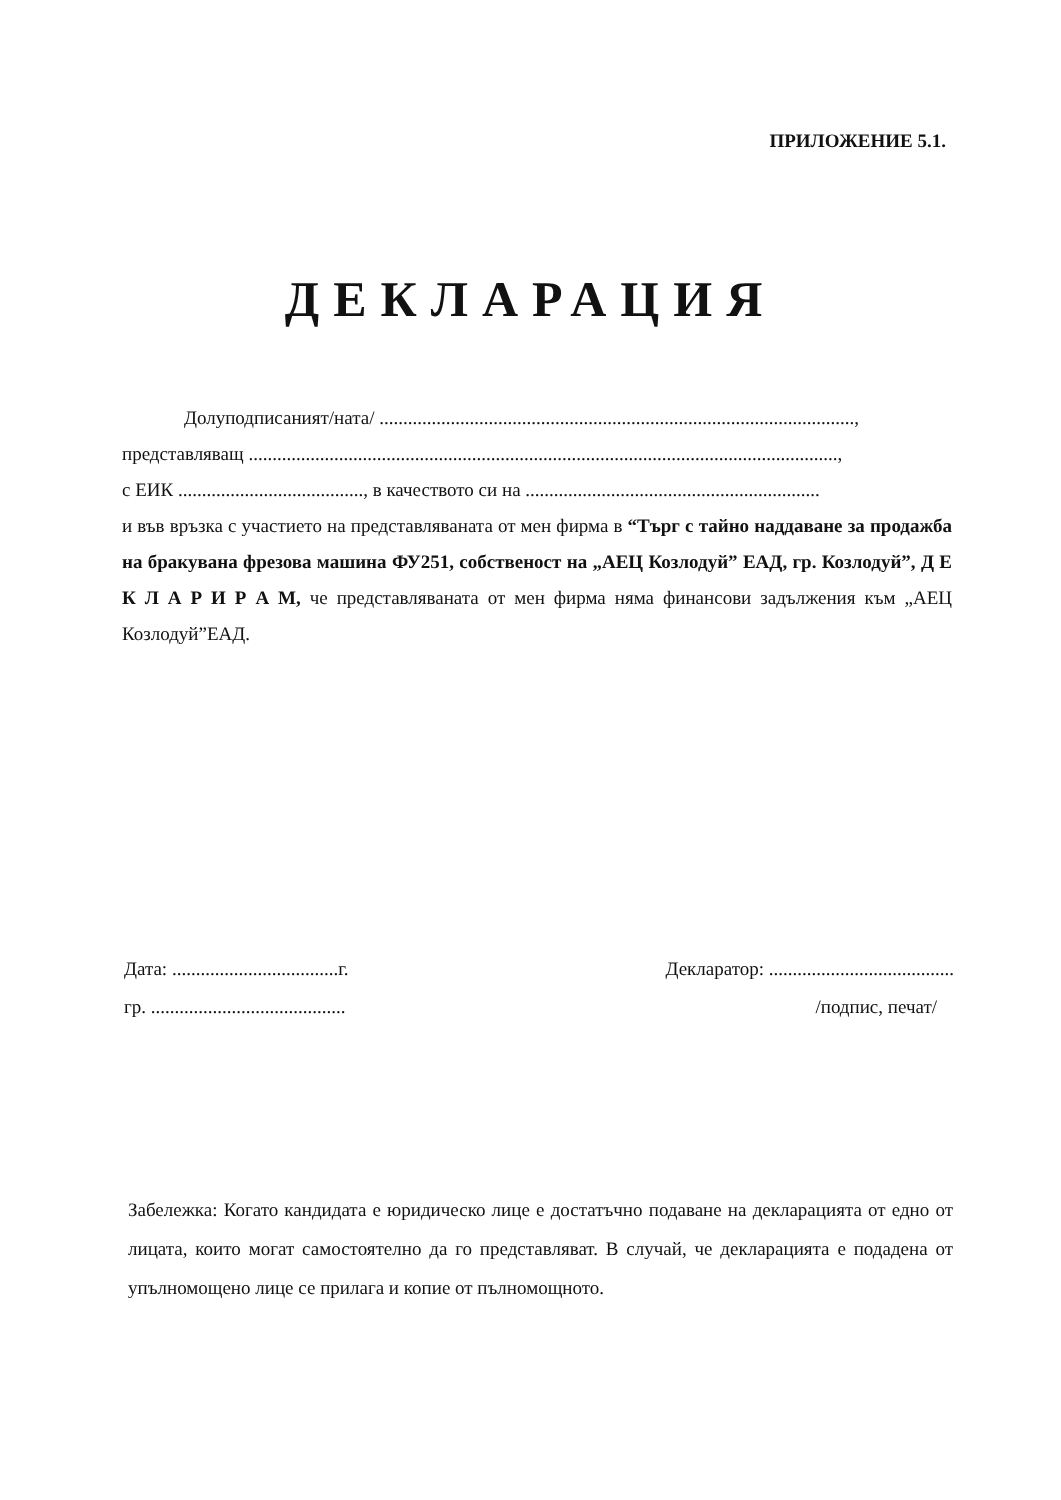ПРИЛОЖЕНИЕ 5.1.
ДЕКЛАРАЦИЯ
Долуподписаният/ната/ ....................................................................................................,
представляващ ............................................................................................................................,
с ЕИК ......................................., в качеството си на ..............................................................
и във връзка с участието на представляваната от мен фирма в “Търг с тайно наддаване за продажба на бракувана фрезова машина ФУ251, собственост на „АЕЦ Козлодуй” ЕАД, гр. Козлодуй”, Д Е К Л А Р И Р А М, че представляваната от мен фирма няма финансови задължения към „АЕЦ Козлодуй”ЕАД.
Дата: ...................................г.
гр. .........................................
Декларатор: .......................................
/подпис, печат/
Забележка: Когато кандидата е юридическо лице е достатъчно подаване на декларацията от едно от лицата, които могат самостоятелно да го представляват. В случай, че декларацията е подадена от упълномощено лице се прилага и копие от пълномощното.